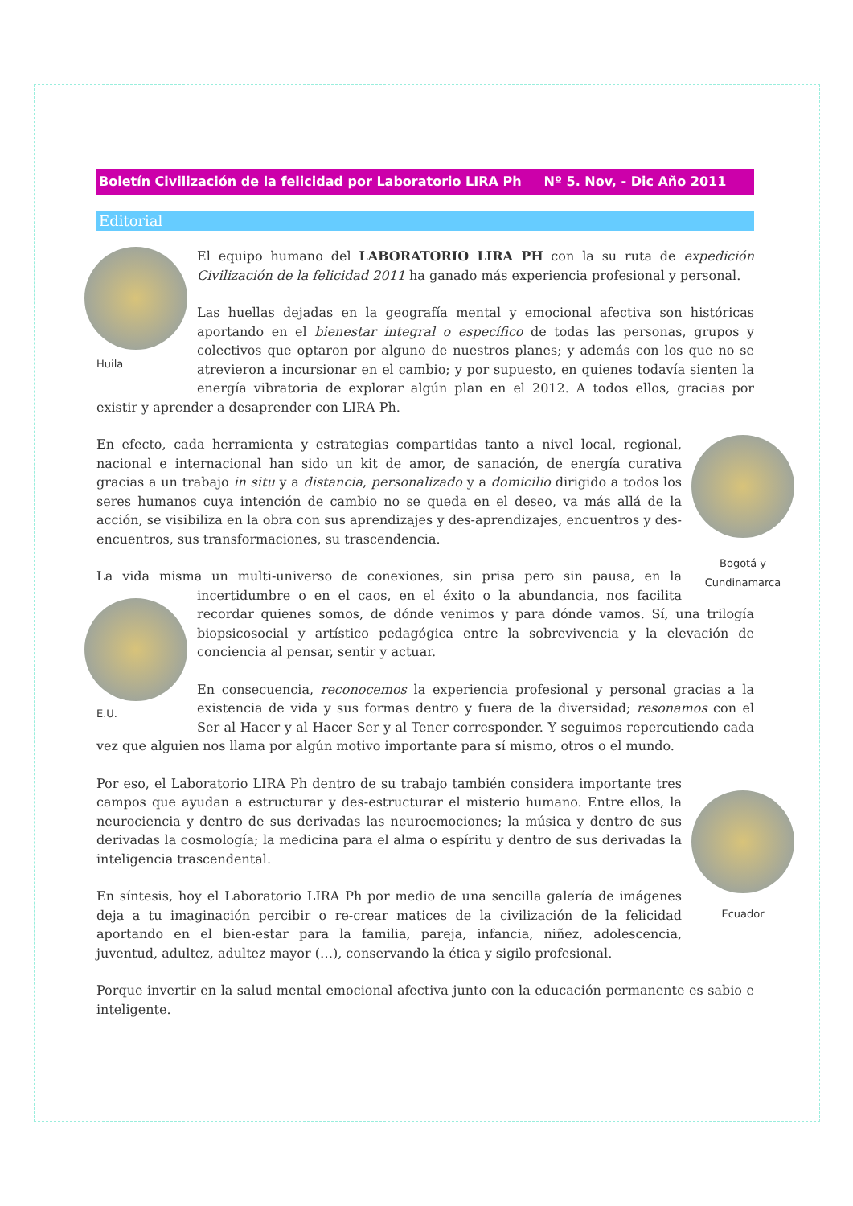Boletín Civilización de la felicidad por Laboratorio LIRA Ph Nº 5. Nov, - Dic Año 2011
Editorial
Huila
El equipo humano del LABORATORIO LIRA PH con la su ruta de expedición Civilización de la felicidad 2011 ha ganado más experiencia profesional y personal.
Las huellas dejadas en la geografía mental y emocional afectiva son históricas aportando en el bienestar integral o específico de todas las personas, grupos y colectivos que optaron por alguno de nuestros planes; y además con los que no se atrevieron a incursionar en el cambio; y por supuesto, en quienes todavía sienten la energía vibratoria de explorar algún plan en el 2012. A todos ellos, gracias por existir y aprender a desaprender con LIRA Ph.
Bogotá y
Cundinamarca
En efecto, cada herramienta y estrategias compartidas tanto a nivel local, regional, nacional e internacional han sido un kit de amor, de sanación, de energía curativa gracias a un trabajo in situ y a distancia, personalizado y a domicilio dirigido a todos los seres humanos cuya intención de cambio no se queda en el deseo, va más allá de la acción, se visibiliza en la obra con sus aprendizajes y des-aprendizajes, encuentros y des-encuentros, sus transformaciones, su trascendencia.
E.U.
La vida misma un multi-universo de conexiones, sin prisa pero sin pausa, en la incertidumbre o en el caos, en el éxito o la abundancia, nos facilita recordar quienes somos, de dónde venimos y para dónde vamos. Sí, una trilogía biopsicosocial y artístico pedagógica entre la sobrevivencia y la elevación de conciencia al pensar, sentir y actuar.
En consecuencia, reconocemos la experiencia profesional y personal gracias a la existencia de vida y sus formas dentro y fuera de la diversidad; resonamos con el Ser al Hacer y al Hacer Ser y al Tener corresponder. Y seguimos repercutiendo cada vez que alguien nos llama por algún motivo importante para sí mismo, otros o el mundo.
Ecuador
Por eso, el Laboratorio LIRA Ph dentro de su trabajo también considera importante tres campos que ayudan a estructurar y des-estructurar el misterio humano. Entre ellos, la neurociencia y dentro de sus derivadas las neuroemociones; la música y dentro de sus derivadas la cosmología; la medicina para el alma o espíritu y dentro de sus derivadas la inteligencia trascendental.
En síntesis, hoy el Laboratorio LIRA Ph por medio de una sencilla galería de imágenes deja a tu imaginación percibir o re-crear matices de la civilización de la felicidad aportando en el bien-estar para la familia, pareja, infancia, niñez, adolescencia, juventud, adultez, adultez mayor (…), conservando la ética y sigilo profesional.
Porque invertir en la salud mental emocional afectiva junto con la educación permanente es sabio e inteligente.